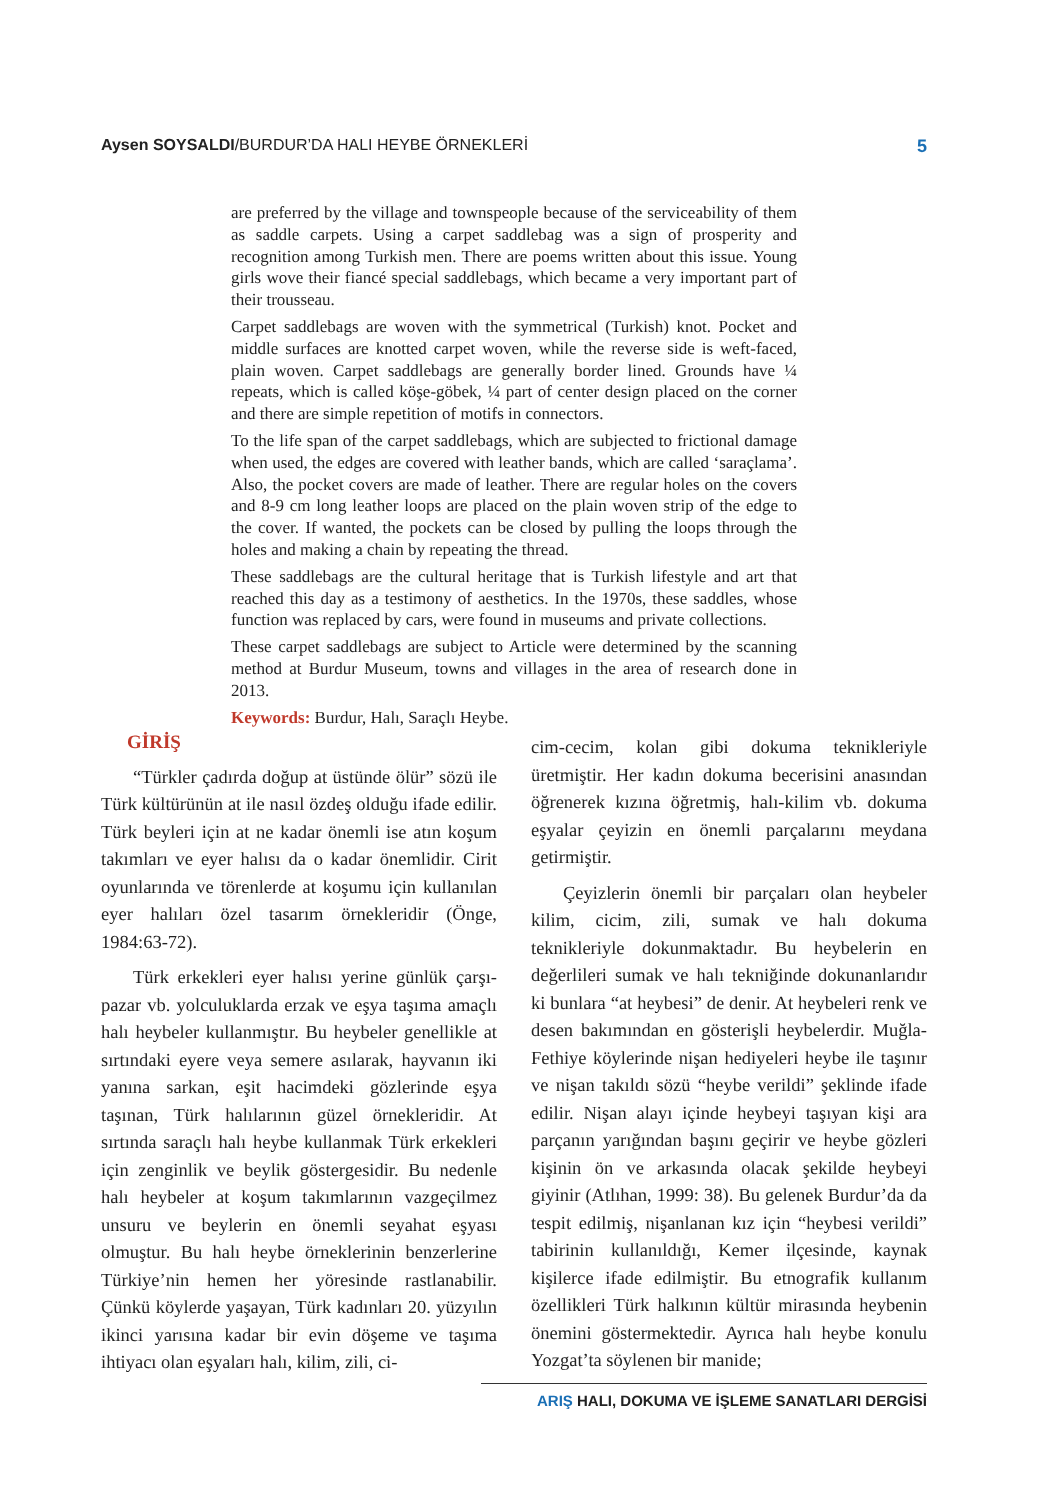Aysen SOYSALDI/BURDUR’DA HALI HEYBE ÖRNEKLERİ
5
are preferred by the village and townspeople because of the serviceability of them as saddle carpets. Using a carpet saddlebag was a sign of prosperity and recognition among Turkish men. There are poems written about this issue. Young girls wove their fiancé special saddlebags, which became a very important part of their trousseau.
Carpet saddlebags are woven with the symmetrical (Turkish) knot. Pocket and middle surfaces are knotted carpet woven, while the reverse side is weft-faced, plain woven. Carpet saddlebags are generally border lined. Grounds have ¼ repeats, which is called köşe-göbek, ¼ part of center design placed on the corner and there are simple repetition of motifs in connectors.
To the life span of the carpet saddlebags, which are subjected to frictional damage when used, the edges are covered with leather bands, which are called ‘saraçlama’. Also, the pocket covers are made of leather. There are regular holes on the covers and 8-9 cm long leather loops are placed on the plain woven strip of the edge to the cover. If wanted, the pockets can be closed by pulling the loops through the holes and making a chain by repeating the thread.
These saddlebags are the cultural heritage that is Turkish lifestyle and art that reached this day as a testimony of aesthetics. In the 1970s, these saddles, whose function was replaced by cars, were found in museums and private collections.
These carpet saddlebags are subject to Article were determined by the scanning method at Burdur Museum, towns and villages in the area of research done in 2013.
Keywords: Burdur, Halı, Saraçlı Heybe.
GİRİŞ
“Türkler çadırda doğup at üstünde ölür” sözü ile Türk kültürünün at ile nasıl özdeş olduğu ifade edilir. Türk beyleri için at ne kadar önemli ise atın koşum takımları ve eyer halısı da o kadar önemlidir. Cirit oyunlarında ve törenlerde at koşumu için kullanılan eyer halıları özel tasarım örnekleridir (Önge, 1984:63-72).
Türk erkekleri eyer halısı yerine günlük çarşı-pazar vb. yolculuklarda erzak ve eşya taşıma amaçlı halı heybeler kullanmıştır. Bu heybeler genellikle at sırtındaki eyere veya semere asılarak, hayvanın iki yanına sarkan, eşit hacimdeki gözlerinde eşya taşınan, Türk halılarının güzel örnekleridir. At sırtında saraçlı halı heybe kullanmak Türk erkekleri için zenginlik ve beylik göstergesidir. Bu nedenle halı heybeler at koşum takımlarının vazgeçilmez unsuru ve beylerin en önemli seyahat eşyası olmuştur. Bu halı heybe örneklerinin benzerlerine Türkiye’nin hemen her yöresinde rastlanabilir. Çünkü köylerde yaşayan, Türk kadınları 20. yüzyılın ikinci yarısına kadar bir evin döşeme ve taşıma ihtiyacı olan eşyaları halı, kilim, zili, ci-
cim-cecim, kolan gibi dokuma teknikleriyle üretmiştir. Her kadın dokuma becerisini anasından öğrenerek kızına öğretmiş, halı-kilim vb. dokuma eşyalar çeyizin en önemli parçalarını meydana getirmiştir.
Çeyizlerin önemli bir parçaları olan heybeler kilim, cicim, zili, sumak ve halı dokuma teknikleriyle dokunmaktadır. Bu heybelerin en değerlileri sumak ve halı tekniğinde dokunanlarıdır ki bunlara “at heybesi” de denir. At heybeleri renk ve desen bakımından en gösterişli heybelerdir. Muğla-Fethiye köylerinde nişan hediyeleri heybe ile taşınır ve nişan takıldı sözü “heybe verildi” şeklinde ifade edilir. Nişan alayı içinde heybeyi taşıyan kişi ara parçanın yarığından başını geçirir ve heybe gözleri kişinin ön ve arkasında olacak şekilde heybeyi giyinir (Atlıhan, 1999: 38). Bu gelenek Burdur’da da tespit edilmiş, nişanlanan kız için “heybesi verildi” tabirinin kullanıldığı, Kemer ilçesinde, kaynak kişilerce ifade edilmiştir. Bu etnografik kullanım özellikleri Türk halkının kültür mirasında heybenin önemini göstermektedir. Ayrıca halı heybe konulu Yozgat’ta söylenen bir manide;
ARIŞ HALI, DOKUMA VE İŞLEME SANATLARI DERGİSİ